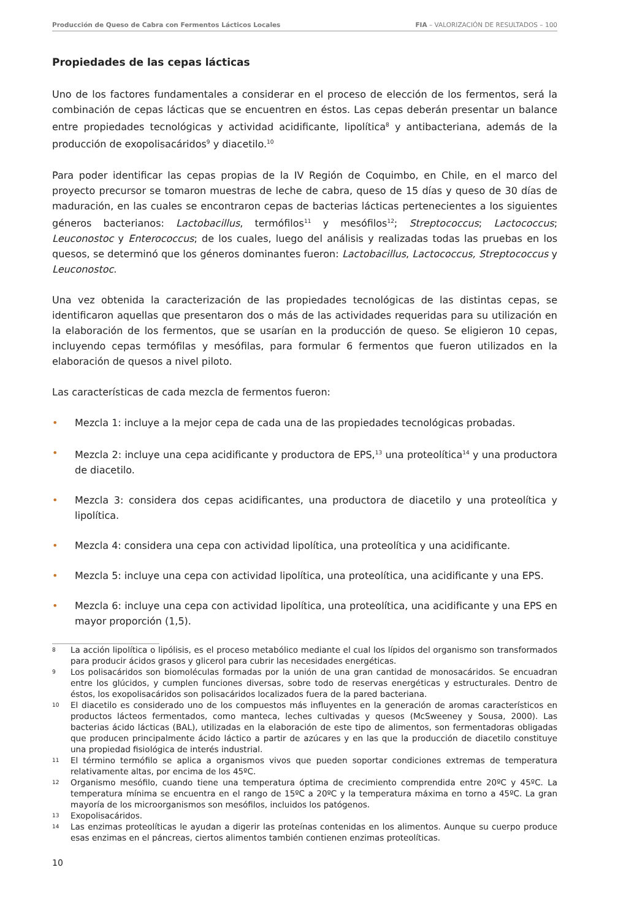Producción de Queso de Cabra con Fermentos Lácticos Locales FIA – VALORIZACIÓN DE RESULTADOS – 100
Propiedades de las cepas lácticas
Uno de los factores fundamentales a considerar en el proceso de elección de los fermentos, será la combinación de cepas lácticas que se encuentren en éstos. Las cepas deberán presentar un balance entre propiedades tecnológicas y actividad acidificante, lipolítica<sup>8</sup> y antibacteriana, además de la producción de exopolisacáridos<sup>9</sup> y diacetilo.<sup>10</sup>
Para poder identificar las cepas propias de la IV Región de Coquimbo, en Chile, en el marco del proyecto precursor se tomaron muestras de leche de cabra, queso de 15 días y queso de 30 días de maduración, en las cuales se encontraron cepas de bacterias lácticas pertenecientes a los siguientes géneros bacterianos: Lactobacillus, termófilos<sup>11</sup> y mesófilos<sup>12</sup>; Streptococcus; Lactococcus; Leuconostoc y Enterococcus; de los cuales, luego del análisis y realizadas todas las pruebas en los quesos, se determinó que los géneros dominantes fueron: Lactobacillus, Lactococcus, Streptococcus y Leuconostoc.
Una vez obtenida la caracterización de las propiedades tecnológicas de las distintas cepas, se identificaron aquellas que presentaron dos o más de las actividades requeridas para su utilización en la elaboración de los fermentos, que se usarían en la producción de queso. Se eligieron 10 cepas, incluyendo cepas termófilas y mesófilas, para formular 6 fermentos que fueron utilizados en la elaboración de quesos a nivel piloto.
Las características de cada mezcla de fermentos fueron:
• Mezcla 1: incluye a la mejor cepa de cada una de las propiedades tecnológicas probadas.
• Mezcla 2: incluye una cepa acidificante y productora de EPS,<sup>13</sup> una proteolítica<sup>14</sup> y una productora de diacetilo.
• Mezcla 3: considera dos cepas acidificantes, una productora de diacetilo y una proteolítica y lipolítica.
• Mezcla 4: considera una cepa con actividad lipolítica, una proteolítica y una acidificante.
• Mezcla 5: incluye una cepa con actividad lipolítica, una proteolítica, una acidificante y una EPS.
• Mezcla 6: incluye una cepa con actividad lipolítica, una proteolítica, una acidificante y una EPS en mayor proporción (1,5).
8 La acción lipolítica o lipólisis, es el proceso metabólico mediante el cual los lípidos del organismo son transformados para producir ácidos grasos y glicerol para cubrir las necesidades energéticas.
9 Los polisacáridos son biomoléculas formadas por la unión de una gran cantidad de monosacáridos. Se encuadran entre los glúcidos, y cumplen funciones diversas, sobre todo de reservas energéticas y estructurales. Dentro de éstos, los exopolisacáridos son polisacáridos localizados fuera de la pared bacteriana.
10 El diacetilo es considerado uno de los compuestos más influyentes en la generación de aromas característicos en productos lácteos fermentados, como manteca, leches cultivadas y quesos (McSweeney y Sousa, 2000). Las bacterias ácido lácticas (BAL), utilizadas en la elaboración de este tipo de alimentos, son fermentadoras obligadas que producen principalmente ácido láctico a partir de azúcares y en las que la producción de diacetilo constituye una propiedad fisiológica de interés industrial.
11 El término termófilo se aplica a organismos vivos que pueden soportar condiciones extremas de temperatura relativamente altas, por encima de los 45ºC.
12 Organismo mesófilo, cuando tiene una temperatura óptima de crecimiento comprendida entre 20ºC y 45ºC. La temperatura mínima se encuentra en el rango de 15ºC a 20ºC y la temperatura máxima en torno a 45ºC. La gran mayoría de los microorganismos son mesófilos, incluidos los patógenos.
13 Exopolisacáridos.
14 Las enzimas proteolíticas le ayudan a digerir las proteínas contenidas en los alimentos. Aunque su cuerpo produce esas enzimas en el páncreas, ciertos alimentos también contienen enzimas proteolíticas.
10